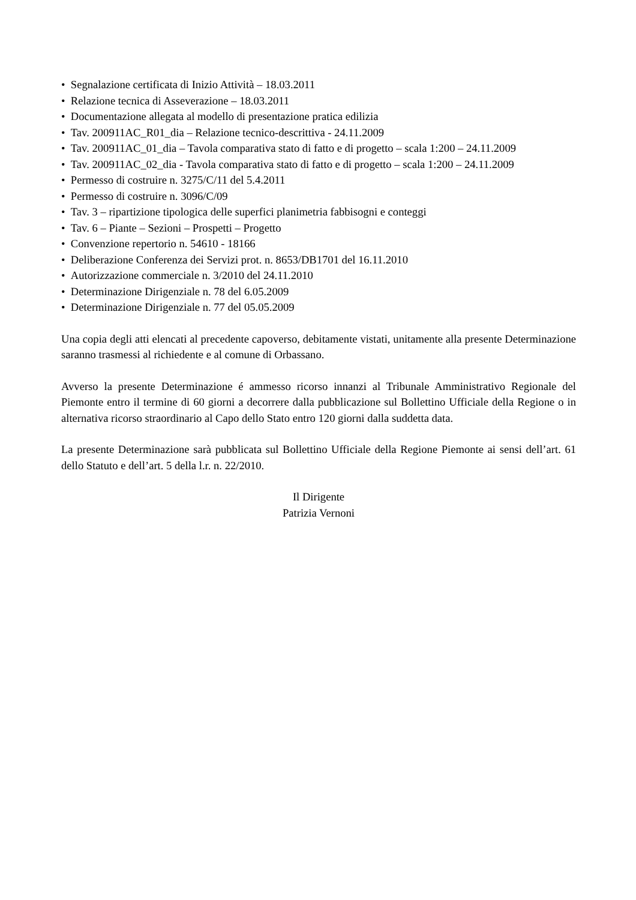• Segnalazione certificata di Inizio Attività – 18.03.2011
• Relazione tecnica di Asseverazione – 18.03.2011
• Documentazione allegata al modello di presentazione pratica edilizia
• Tav. 200911AC_R01_dia – Relazione tecnico-descrittiva - 24.11.2009
• Tav. 200911AC_01_dia – Tavola comparativa stato di fatto e di progetto – scala 1:200 – 24.11.2009
• Tav. 200911AC_02_dia - Tavola comparativa stato di fatto e di progetto – scala 1:200 – 24.11.2009
• Permesso di costruire n. 3275/C/11 del 5.4.2011
• Permesso di costruire n. 3096/C/09
• Tav. 3 – ripartizione tipologica delle superfici planimetria fabbisogni e conteggi
• Tav. 6 – Piante – Sezioni – Prospetti – Progetto
• Convenzione repertorio n. 54610 - 18166
• Deliberazione Conferenza dei Servizi prot. n. 8653/DB1701 del 16.11.2010
• Autorizzazione commerciale n. 3/2010 del 24.11.2010
• Determinazione Dirigenziale n. 78 del 6.05.2009
• Determinazione Dirigenziale n. 77 del 05.05.2009
Una copia degli atti elencati al precedente capoverso, debitamente vistati, unitamente alla presente Determinazione saranno trasmessi al richiedente e al comune di Orbassano.
Avverso la presente Determinazione é ammesso ricorso innanzi al Tribunale Amministrativo Regionale del Piemonte entro il termine di 60 giorni a decorrere dalla pubblicazione sul Bollettino Ufficiale della Regione o in alternativa ricorso straordinario al Capo dello Stato entro 120 giorni dalla suddetta data.
La presente Determinazione sarà pubblicata sul Bollettino Ufficiale della Regione Piemonte ai sensi dell’art. 61 dello Statuto e dell’art. 5 della l.r. n. 22/2010.
Il Dirigente
Patrizia Vernoni